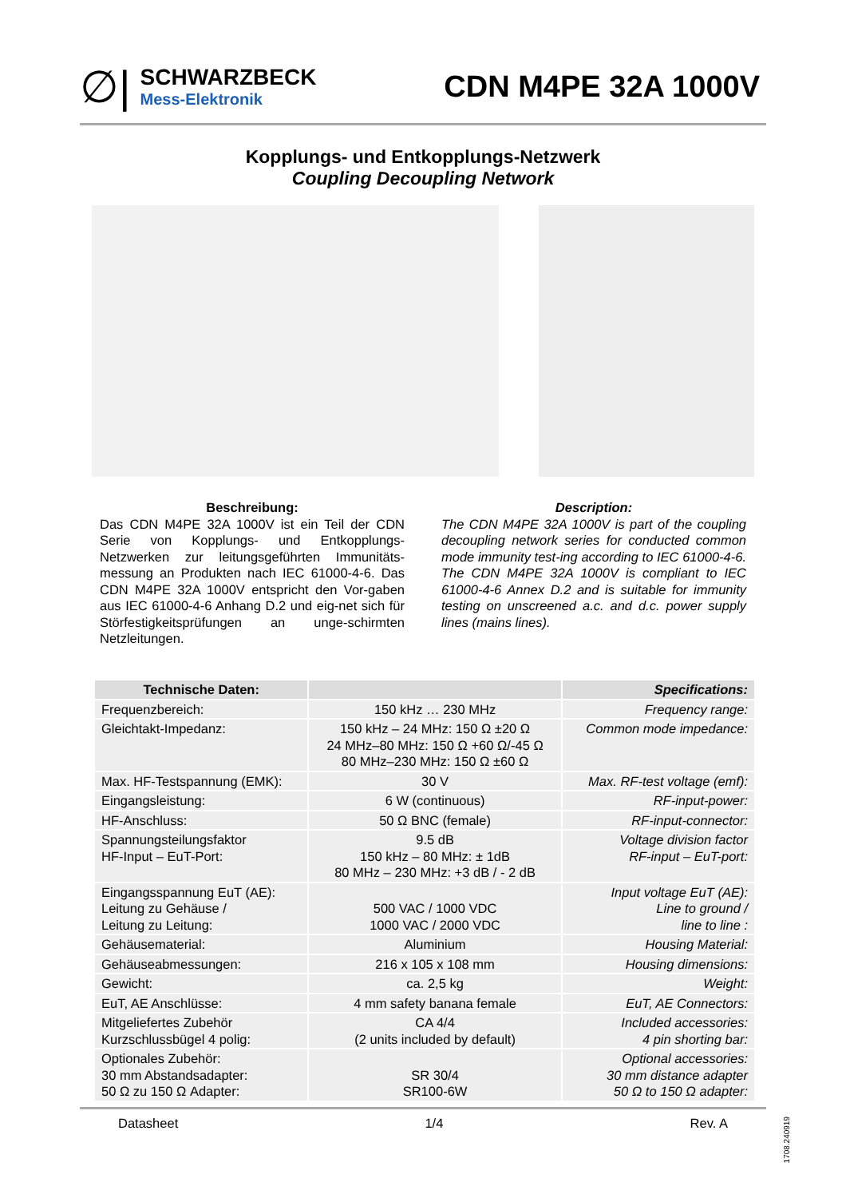∅|
SCHWARZBECK
Mess-Elektronik
CDN M4PE 32A 1000V
Kopplungs- und Entkopplungs-Netzwerk
Coupling Decoupling Network
Beschreibung:
Das CDN M4PE 32A 1000V ist ein Teil der CDN Serie von Kopplungs- und Entkopplungs-Netzwerken zur leitungsgeführten Immunitäts-messung an Produkten nach IEC 61000-4-6. Das CDN M4PE 32A 1000V entspricht den Vor-gaben aus IEC 61000-4-6 Anhang D.2 und eig-net sich für Störfestigkeitsprüfungen an unge-schirmten Netzleitungen.
Description:
The CDN M4PE 32A 1000V is part of the coupling decoupling network series for conducted common mode immunity test-ing according to IEC 61000-4-6. The CDN M4PE 32A 1000V is compliant to IEC 61000-4-6 Annex D.2 and is suitable for immunity testing on unscreened a.c. and d.c. power supply lines (mains lines).
| Technische Daten: | | Specifications: |
| --- | --- | --- |
| Frequenzbereich: | 150 kHz … 230 MHz | Frequency range: |
| Gleichtakt-Impedanz: | 150 kHz – 24 MHz: 150 Ω ±20 Ω 24 MHz–80 MHz: 150 Ω +60 Ω/-45 Ω 80 MHz–230 MHz: 150 Ω ±60 Ω | Common mode impedance: |
| Max. HF-Testspannung (EMK): | 30 V | Max. RF-test voltage (emf): |
| Eingangsleistung: | 6 W (continuous) | RF-input-power: |
| HF-Anschluss: | 50 Ω BNC (female) | RF-input-connector: |
| Spannungsteilungsfaktor HF-Input – EuT-Port: | 9.5 dB 150 kHz – 80 MHz: ± 1dB 80 MHz – 230 MHz: +3 dB / - 2 dB | Voltage division factor RF-input – EuT-port: |
| Eingangsspannung EuT (AE): Leitung zu Gehäuse / Leitung zu Leitung: | 500 VAC / 1000 VDC 1000 VAC / 2000 VDC | Input voltage EuT (AE): Line to ground / line to line : |
| Gehäusematerial: | Aluminium | Housing Material: |
| Gehäuseabmessungen: | 216 x 105 x 108 mm | Housing dimensions: |
| Gewicht: | ca. 2,5 kg | Weight: |
| EuT, AE Anschlüsse: | 4 mm safety banana female | EuT, AE Connectors: |
| Mitgeliefertes Zubehör Kurzschlussbügel 4 polig: | CA 4/4 (2 units included by default) | Included accessories: 4 pin shorting bar: |
| Optionales Zubehör: 30 mm Abstandsadapter: 50 Ω zu 150 Ω Adapter: | SR 30/4 SR100-6W | Optional accessories: 30 mm distance adapter 50 Ω to 150 Ω adapter: |
Datasheet 1/4 Rev. A
1708.240919